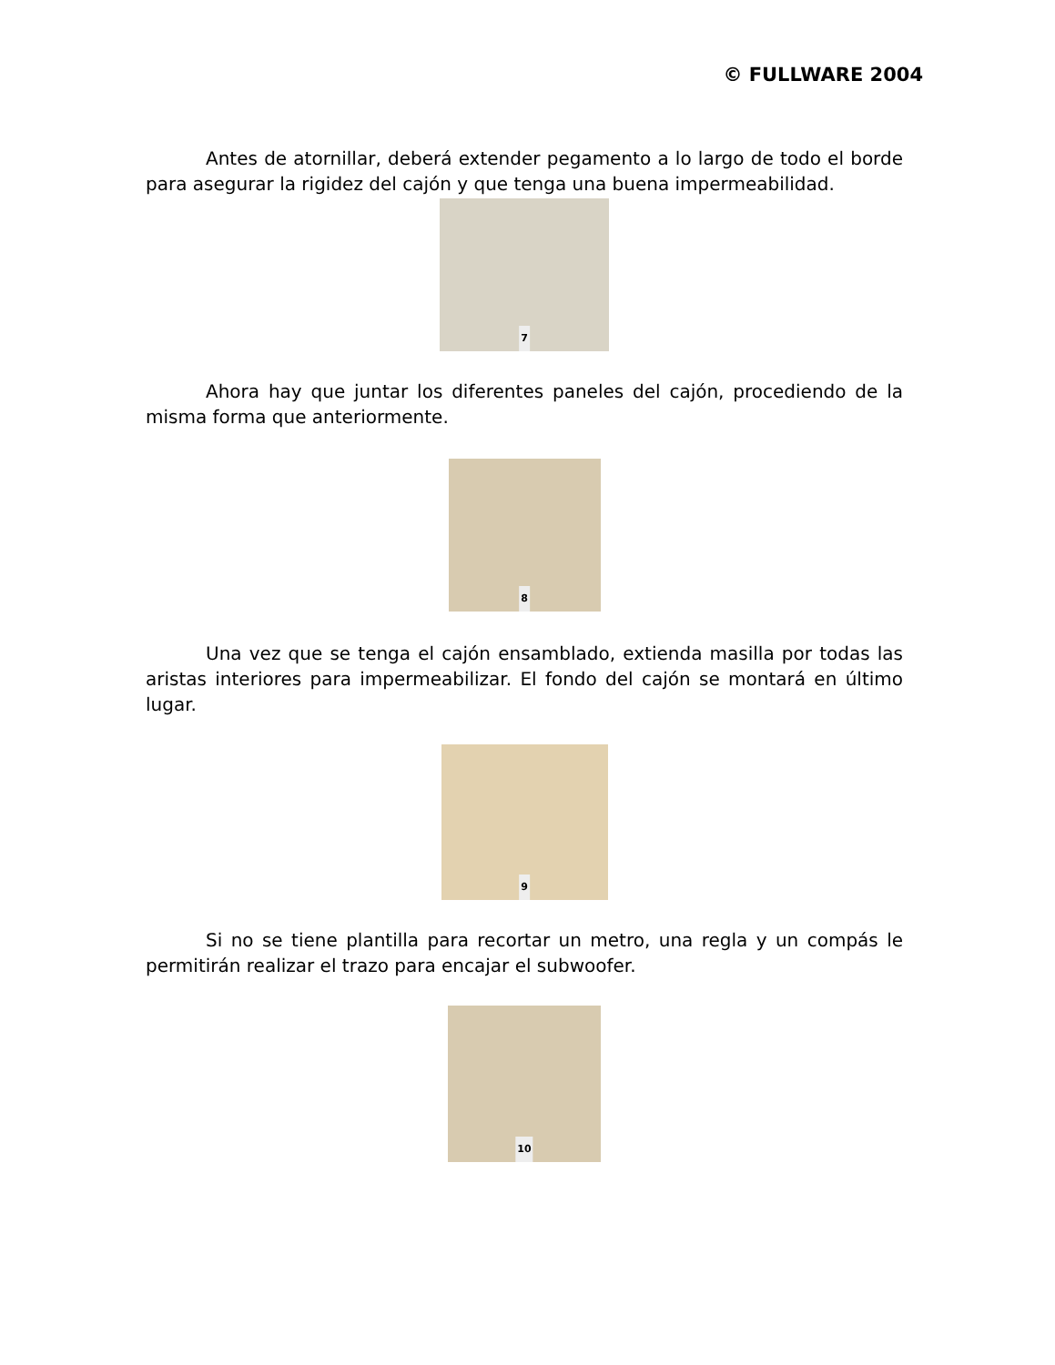© FULLWARE 2004
Antes de atornillar, deberá extender pegamento a lo largo de todo el borde para asegurar la rigidez del cajón y que tenga una buena impermeabilidad.
7
Ahora hay que juntar los diferentes paneles del cajón, procediendo de la misma forma que anteriormente.
8
Una vez que se tenga el cajón ensamblado, extienda masilla por todas las aristas interiores para impermeabilizar. El fondo del cajón se montará en último lugar.
9
Si no se tiene plantilla para recortar un metro, una regla y un compás le permitirán realizar el trazo para encajar el subwoofer.
10